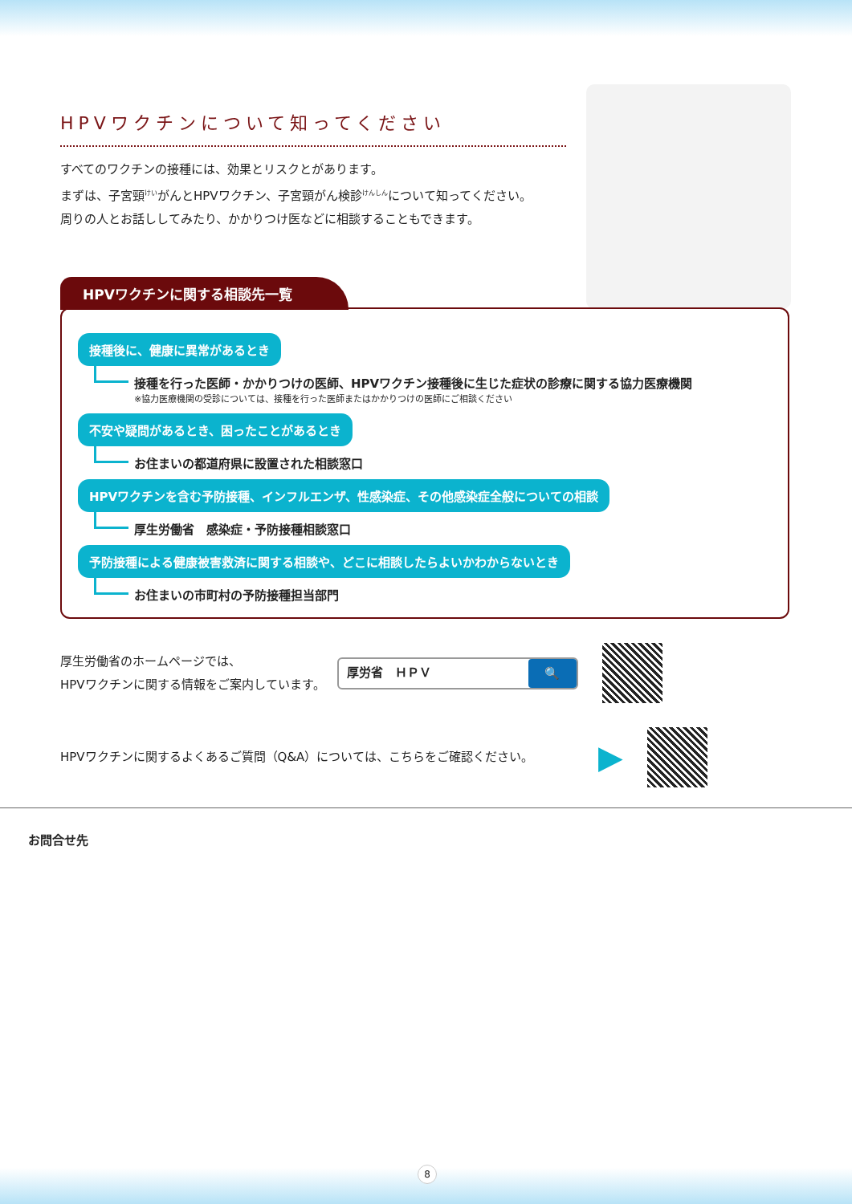HPVワクチンについて知ってください
すべてのワクチンの接種には、効果とリスクとがあります。
まずは、子宮頸<sup>けい</sup>がんとHPVワクチン、子宮頸がん検診<sup>けんしん</sup>について知ってください。
周りの人とお話ししてみたり、かかりつけ医などに相談することもできます。
HPVワクチンに関する相談先一覧
接種後に、健康に異常があるとき
接種を行った医師・かかりつけの医師、HPVワクチン接種後に生じた症状の診療に関する協力医療機関
※協力医療機関の受診については、接種を行った医師またはかかりつけの医師にご相談ください
不安や疑問があるとき、困ったことがあるとき
お住まいの都道府県に設置された相談窓口
HPVワクチンを含む予防接種、インフルエンザ、性感染症、その他感染症全般についての相談
厚生労働省　感染症・予防接種相談窓口
予防接種による健康被害救済に関する相談や、どこに相談したらよいかわからないとき
お住まいの市町村の予防接種担当部門
厚生労働省のホームページでは、
HPVワクチンに関する情報をご案内しています。
厚労省　ＨＰＶ
🔍
HPVワクチンに関するよくあるご質問（Q&A）については、こちらをご確認ください。
▶
お問合せ先
8